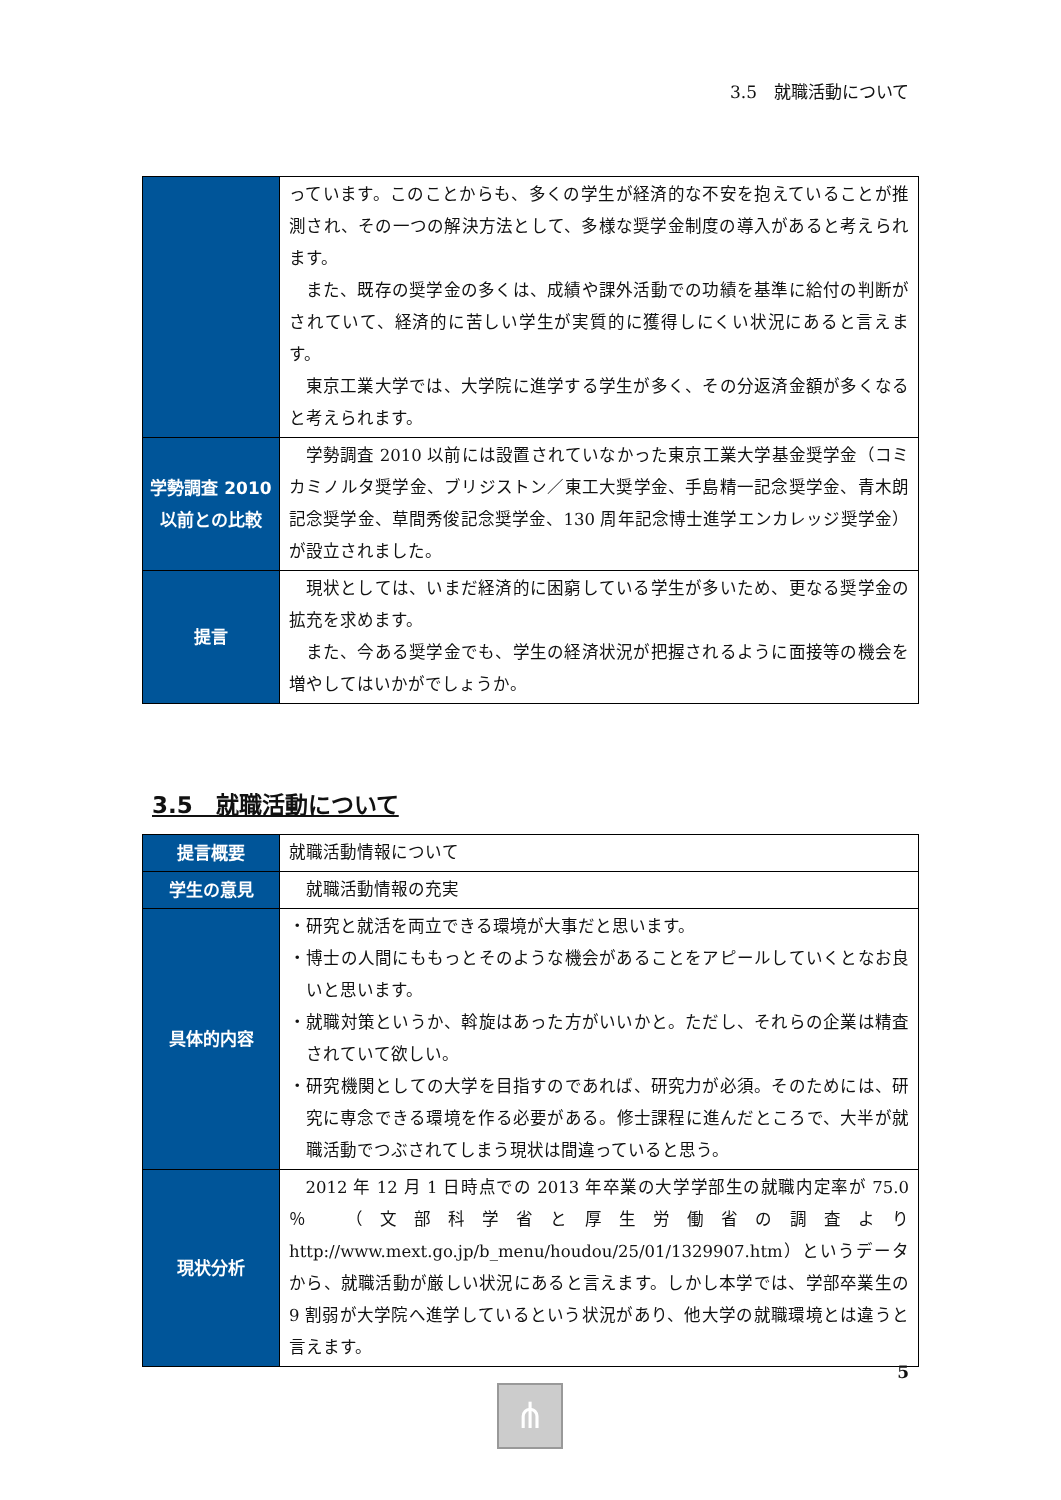3.5　就職活動について
| | っています。このことからも、多くの学生が経済的な不安を抱えていることが推測され、その一つの解決方法として、多様な奨学金制度の導入があると考えられます。 また、既存の奨学金の多くは、成績や課外活動での功績を基準に給付の判断がされていて、経済的に苦しい学生が実質的に獲得しにくい状況にあると言えます。 東京工業大学では、大学院に進学する学生が多く、その分返済金額が多くなると考えられます。 |
| 学勢調査 2010 以前との比較 | 学勢調査 2010 以前には設置されていなかった東京工業大学基金奨学金（コミカミノルタ奨学金、ブリジストン／東工大奨学金、手島精一記念奨学金、青木朗記念奨学金、草間秀俊記念奨学金、130 周年記念博士進学エンカレッジ奨学金）が設立されました。 |
| 提言 | 現状としては、いまだ経済的に困窮している学生が多いため、更なる奨学金の拡充を求めます。 また、今ある奨学金でも、学生の経済状況が把握されるように面接等の機会を増やしてはいかがでしょうか。 |
3.5　就職活動について
| 提言概要 | 就職活動情報について |
| 学生の意見 | 就職活動情報の充実 |
| 具体的内容 | ・研究と就活を両立できる環境が大事だと思います。 ・博士の人間にももっとそのような機会があることをアピールしていくとなお良いと思います。 ・就職対策というか、斡旋はあった方がいいかと。ただし、それらの企業は精査されていて欲しい。 ・研究機関としての大学を目指すのであれば、研究力が必須。そのためには、研究に専念できる環境を作る必要がある。修士課程に進んだところで、大半が就職活動でつぶされてしまう現状は間違っていると思う。 |
| 現状分析 | 2012 年 12 月 1 日時点での 2013 年卒業の大学学部生の就職内定率が 75.0 ％ （文部科学省と厚生労働省の調査より http://www.mext.go.jp/b_menu/houdou/25/01/1329907.htm）というデータから、就職活動が厳しい状況にあると言えます。しかし本学では、学部卒業生の 9 割弱が大学院へ進学しているという状況があり、他大学の就職環境とは違うと言えます。 |
5
⋔